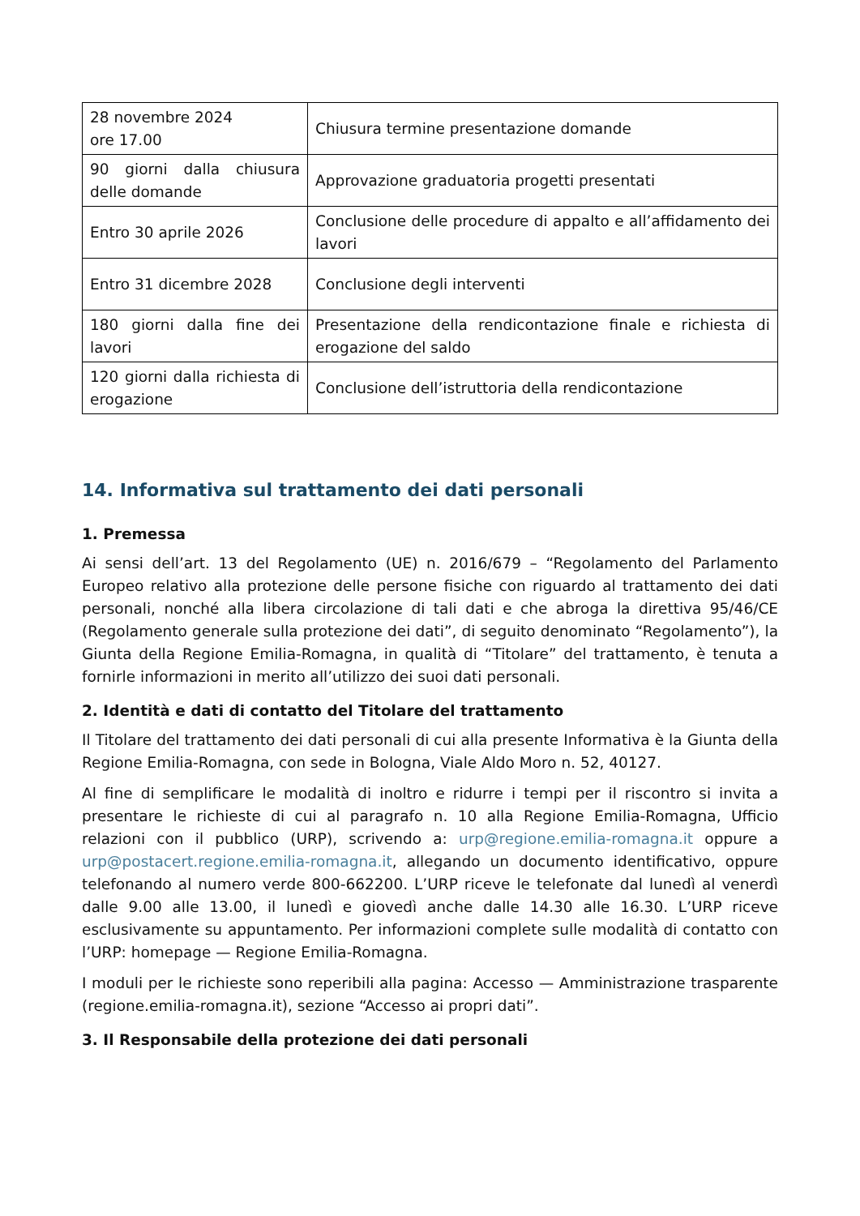| 28 novembre 2024 ore 17.00 | Chiusura termine presentazione domande |
| 90 giorni dalla chiusura delle domande | Approvazione graduatoria progetti presentati |
| Entro 30 aprile 2026 | Conclusione delle procedure di appalto e all’affidamento dei lavori |
| Entro 31 dicembre 2028 | Conclusione degli interventi |
| 180 giorni dalla fine dei lavori | Presentazione della rendicontazione finale e richiesta di erogazione del saldo |
| 120 giorni dalla richiesta di erogazione | Conclusione dell’istruttoria della rendicontazione |
14. Informativa sul trattamento dei dati personali
1. Premessa
Ai sensi dell’art. 13 del Regolamento (UE) n. 2016/679 – “Regolamento del Parlamento Europeo relativo alla protezione delle persone fisiche con riguardo al trattamento dei dati personali, nonché alla libera circolazione di tali dati e che abroga la direttiva 95/46/CE (Regolamento generale sulla protezione dei dati”, di seguito denominato “Regolamento”), la Giunta della Regione Emilia-Romagna, in qualità di “Titolare” del trattamento, è tenuta a fornirle informazioni in merito all’utilizzo dei suoi dati personali.
2. Identità e dati di contatto del Titolare del trattamento
Il Titolare del trattamento dei dati personali di cui alla presente Informativa è la Giunta della Regione Emilia-Romagna, con sede in Bologna, Viale Aldo Moro n. 52, 40127.
Al fine di semplificare le modalità di inoltro e ridurre i tempi per il riscontro si invita a presentare le richieste di cui al paragrafo n. 10 alla Regione Emilia-Romagna, Ufficio relazioni con il pubblico (URP), scrivendo a: urp@regione.emilia-romagna.it oppure a urp@postacert.regione.emilia-romagna.it, allegando un documento identificativo, oppure telefonando al numero verde 800-662200. L’URP riceve le telefonate dal lunedì al venerdì dalle 9.00 alle 13.00, il lunedì e giovedì anche dalle 14.30 alle 16.30. L’URP riceve esclusivamente su appuntamento. Per informazioni complete sulle modalità di contatto con l’URP: homepage — Regione Emilia-Romagna.
I moduli per le richieste sono reperibili alla pagina: Accesso — Amministrazione trasparente (regione.emilia-romagna.it), sezione “Accesso ai propri dati”.
3. Il Responsabile della protezione dei dati personali